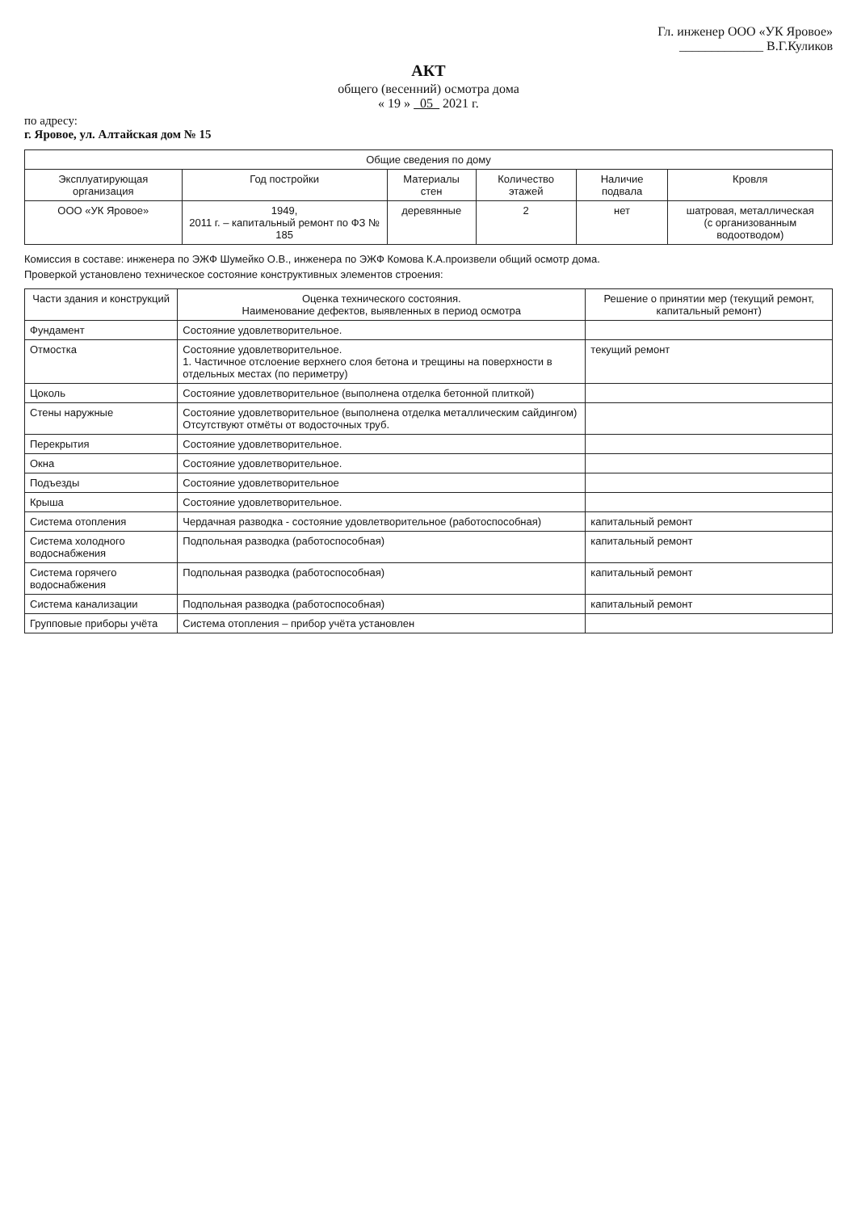Гл. инженер ООО «УК Яровое»
_____________ В.Г.Куликов
АКТ
общего (весенний) осмотра дома
« 19 » 05 2021 г.
по адресу:
г. Яровое, ул. Алтайская дом № 15
| Общие сведения по дому | | | | | |
| --- | --- | --- | --- | --- | --- |
| Эксплуатирующая организация | Год постройки | Материалы стен | Количество этажей | Наличие подвала | Кровля |
| ООО «УК Яровое» | 1949, 2011 г. – капитальный ремонт по ФЗ № 185 | деревянные | 2 | нет | шатровая, металлическая (с организованным водоотводом) |
Комиссия в составе: инженера по ЭЖФ Шумейко О.В., инженера по ЭЖФ Комова К.А.произвели общий осмотр дома.
Проверкой установлено техническое состояние конструктивных элементов строения:
| Части здания и конструкций | Оценка технического состояния. Наименование дефектов, выявленных в период осмотра | Решение о принятии мер (текущий ремонт, капитальный ремонт) |
| --- | --- | --- |
| Фундамент | Состояние удовлетворительное. | |
| Отмостка | Состояние удовлетворительное. 1. Частичное отслоение верхнего слоя бетона и трещины на поверхности в отдельных местах (по периметру) | текущий ремонт |
| Цоколь | Состояние удовлетворительное (выполнена отделка бетонной плиткой) | |
| Стены наружные | Состояние удовлетворительное (выполнена отделка металлическим сайдингом) Отсутствуют отмёты от водосточных труб. | |
| Перекрытия | Состояние удовлетворительное. | |
| Окна | Состояние удовлетворительное. | |
| Подъезды | Состояние удовлетворительное | |
| Крыша | Состояние удовлетворительное. | |
| Система отопления | Чердачная разводка - состояние удовлетворительное (работоспособная) | капитальный ремонт |
| Система холодного водоснабжения | Подпольная разводка (работоспособная) | капитальный ремонт |
| Система горячего водоснабжения | Подпольная разводка (работоспособная) | капитальный ремонт |
| Система канализации | Подпольная разводка (работоспособная) | капитальный ремонт |
| Групповые приборы учёта | Система отопления – прибор учёта установлен | |